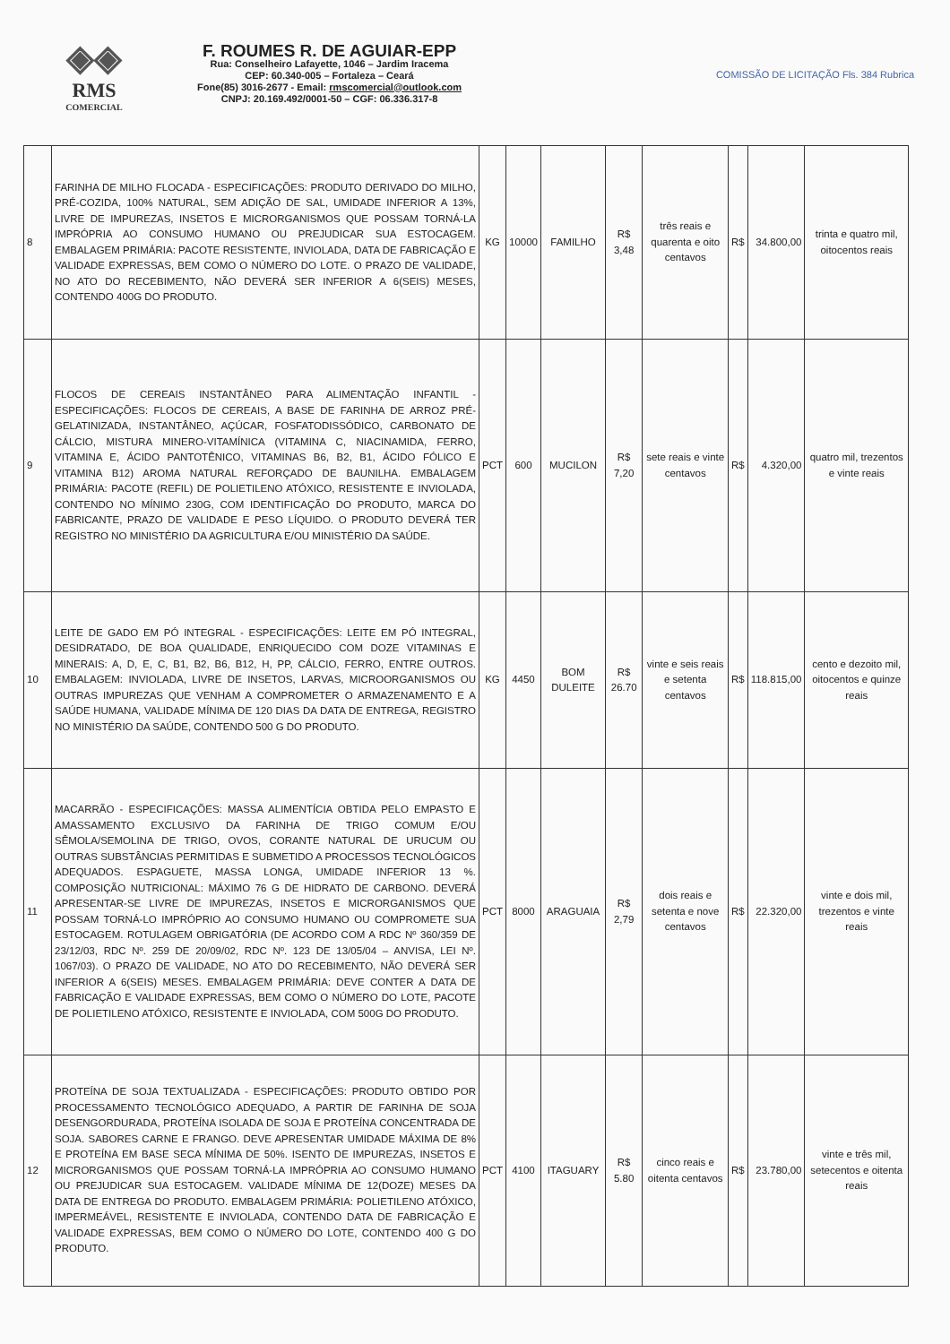◈◈
RMS
COMERCIAL
F. ROUMES R. DE AGUIAR-EPP
Rua: Conselheiro Lafayette, 1046 – Jardim Iracema
CEP: 60.340-005 – Fortaleza – Ceará
Fone(85) 3016-2677 - Email: rmscomercial@outlook.com
CNPJ: 20.169.492/0001-50 – CGF: 06.336.317-8
COMISSÃO DE LICITAÇÃO Fls. 384 Rubrica
| 8 | FARINHA DE MILHO FLOCADA - ESPECIFICAÇÕES: PRODUTO DERIVADO DO MILHO, PRÉ-COZIDA, 100% NATURAL, SEM ADIÇÃO DE SAL, UMIDADE INFERIOR A 13%, LIVRE DE IMPUREZAS, INSETOS E MICRORGANISMOS QUE POSSAM TORNÁ-LA IMPRÓPRIA AO CONSUMO HUMANO OU PREJUDICAR SUA ESTOCAGEM. EMBALAGEM PRIMÁRIA: PACOTE RESISTENTE, INVIOLADA, DATA DE FABRICAÇÃO E VALIDADE EXPRESSAS, BEM COMO O NÚMERO DO LOTE. O PRAZO DE VALIDADE, NO ATO DO RECEBIMENTO, NÃO DEVERÁ SER INFERIOR A 6(SEIS) MESES, CONTENDO 400G DO PRODUTO. | KG | 10000 | FAMILHO | R$ 3,48 | três reais e quarenta e oito centavos | R$ | 34.800,00 | trinta e quatro mil, oitocentos reais |
| 9 | FLOCOS DE CEREAIS INSTANTÂNEO PARA ALIMENTAÇÃO INFANTIL - ESPECIFICAÇÕES: FLOCOS DE CEREAIS, A BASE DE FARINHA DE ARROZ PRÉ-GELATINIZADA, INSTANTÂNEO, AÇÚCAR, FOSFATODISSÓDICO, CARBONATO DE CÁLCIO, MISTURA MINERO-VITAMÍNICA (VITAMINA C, NIACINAMIDA, FERRO, VITAMINA E, ÁCIDO PANTOTÊNICO, VITAMINAS B6, B2, B1, ÁCIDO FÓLICO E VITAMINA B12) AROMA NATURAL REFORÇADO DE BAUNILHA. EMBALAGEM PRIMÁRIA: PACOTE (REFIL) DE POLIETILENO ATÓXICO, RESISTENTE E INVIOLADA, CONTENDO NO MÍNIMO 230G, COM IDENTIFICAÇÃO DO PRODUTO, MARCA DO FABRICANTE, PRAZO DE VALIDADE E PESO LÍQUIDO. O PRODUTO DEVERÁ TER REGISTRO NO MINISTÉRIO DA AGRICULTURA E/OU MINISTÉRIO DA SAÚDE. | PCT | 600 | MUCILON | R$ 7,20 | sete reais e vinte centavos | R$ | 4.320,00 | quatro mil, trezentos e vinte reais |
| 10 | LEITE DE GADO EM PÓ INTEGRAL - ESPECIFICAÇÕES: LEITE EM PÓ INTEGRAL, DESIDRATADO, DE BOA QUALIDADE, ENRIQUECIDO COM DOZE VITAMINAS E MINERAIS: A, D, E, C, B1, B2, B6, B12, H, PP, CÁLCIO, FERRO, ENTRE OUTROS. EMBALAGEM: INVIOLADA, LIVRE DE INSETOS, LARVAS, MICROORGANISMOS OU OUTRAS IMPUREZAS QUE VENHAM A COMPROMETER O ARMAZENAMENTO E A SAÚDE HUMANA, VALIDADE MÍNIMA DE 120 DIAS DA DATA DE ENTREGA, REGISTRO NO MINISTÉRIO DA SAÚDE, CONTENDO 500 G DO PRODUTO. | KG | 4450 | BOM DULEITE | R$ 26.70 | vinte e seis reais e setenta centavos | R$ | 118.815,00 | cento e dezoito mil, oitocentos e quinze reais |
| 11 | MACARRÃO - ESPECIFICAÇÕES: MASSA ALIMENTÍCIA OBTIDA PELO EMPASTO E AMASSAMENTO EXCLUSIVO DA FARINHA DE TRIGO COMUM E/OU SÊMOLA/SEMOLINA DE TRIGO, OVOS, CORANTE NATURAL DE URUCUM OU OUTRAS SUBSTÂNCIAS PERMITIDAS E SUBMETIDO A PROCESSOS TECNOLÓGICOS ADEQUADOS. ESPAGUETE, MASSA LONGA, UMIDADE INFERIOR 13 %. COMPOSIÇÃO NUTRICIONAL: MÁXIMO 76 G DE HIDRATO DE CARBONO. DEVERÁ APRESENTAR-SE LIVRE DE IMPUREZAS, INSETOS E MICRORGANISMOS QUE POSSAM TORNÁ-LO IMPRÓPRIO AO CONSUMO HUMANO OU COMPROMETE SUA ESTOCAGEM. ROTULAGEM OBRIGATÓRIA (DE ACORDO COM A RDC Nº 360/359 DE 23/12/03, RDC Nº. 259 DE 20/09/02, RDC Nº. 123 DE 13/05/04 – ANVISA, LEI Nº. 1067/03). O PRAZO DE VALIDADE, NO ATO DO RECEBIMENTO, NÃO DEVERÁ SER INFERIOR A 6(SEIS) MESES. EMBALAGEM PRIMÁRIA: DEVE CONTER A DATA DE FABRICAÇÃO E VALIDADE EXPRESSAS, BEM COMO O NÚMERO DO LOTE, PACOTE DE POLIETILENO ATÓXICO, RESISTENTE E INVIOLADA, COM 500G DO PRODUTO. | PCT | 8000 | ARAGUAIA | R$ 2,79 | dois reais e setenta e nove centavos | R$ | 22.320,00 | vinte e dois mil, trezentos e vinte reais |
| 12 | PROTEÍNA DE SOJA TEXTUALIZADA - ESPECIFICAÇÕES: PRODUTO OBTIDO POR PROCESSAMENTO TECNOLÓGICO ADEQUADO, A PARTIR DE FARINHA DE SOJA DESENGORDURADA, PROTEÍNA ISOLADA DE SOJA E PROTEÍNA CONCENTRADA DE SOJA. SABORES CARNE E FRANGO. DEVE APRESENTAR UMIDADE MÁXIMA DE 8% E PROTEÍNA EM BASE SECA MÍNIMA DE 50%. ISENTO DE IMPUREZAS, INSETOS E MICRORGANISMOS QUE POSSAM TORNÁ-LA IMPRÓPRIA AO CONSUMO HUMANO OU PREJUDICAR SUA ESTOCAGEM. VALIDADE MÍNIMA DE 12(DOZE) MESES DA DATA DE ENTREGA DO PRODUTO. EMBALAGEM PRIMÁRIA: POLIETILENO ATÓXICO, IMPERMEÁVEL, RESISTENTE E INVIOLADA, CONTENDO DATA DE FABRICAÇÃO E VALIDADE EXPRESSAS, BEM COMO O NÚMERO DO LOTE, CONTENDO 400 G DO PRODUTO. | PCT | 4100 | ITAGUARY | R$ 5.80 | cinco reais e oitenta centavos | R$ | 23.780,00 | vinte e três mil, setecentos e oitenta reais |